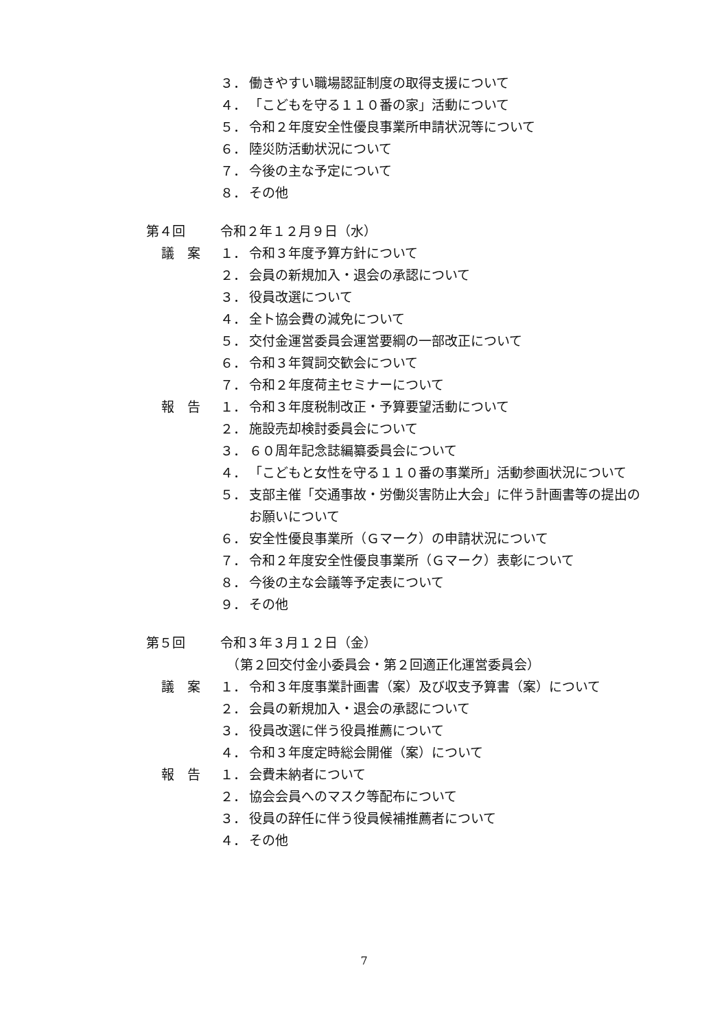３． 働きやすい職場認証制度の取得支援について
４． 「こどもを守る１１０番の家」活動について
５． 令和２年度安全性優良事業所申請状況等について
６． 陸災防活動状況について
７． 今後の主な予定について
８． その他
第４回 令和２年１２月９日（水）
議　案 １． 令和３年度予算方針について
２． 会員の新規加入・退会の承認について
３． 役員改選について
４． 全ト協会費の減免について
５． 交付金運営委員会運営要綱の一部改正について
６． 令和３年賀詞交歓会について
７． 令和２年度荷主セミナーについて
報　告 １． 令和３年度税制改正・予算要望活動について
２． 施設売却検討委員会について
３． ６０周年記念誌編纂委員会について
４． 「こどもと女性を守る１１０番の事業所」活動参画状況について
５． 支部主催「交通事故・労働災害防止大会」に伴う計画書等の提出のお願いについて
６． 安全性優良事業所（Ｇマーク）の申請状況について
７． 令和２年度安全性優良事業所（Ｇマーク）表彰について
８． 今後の主な会議等予定表について
９． その他
第５回 令和３年３月１２日（金）
　（第２回交付金小委員会・第２回適正化運営委員会）
議　案 １． 令和３年度事業計画書（案）及び収支予算書（案）について
２． 会員の新規加入・退会の承認について
３． 役員改選に伴う役員推薦について
４． 令和３年度定時総会開催（案）について
報　告 １． 会費未納者について
２． 協会会員へのマスク等配布について
３． 役員の辞任に伴う役員候補推薦者について
４． その他
7